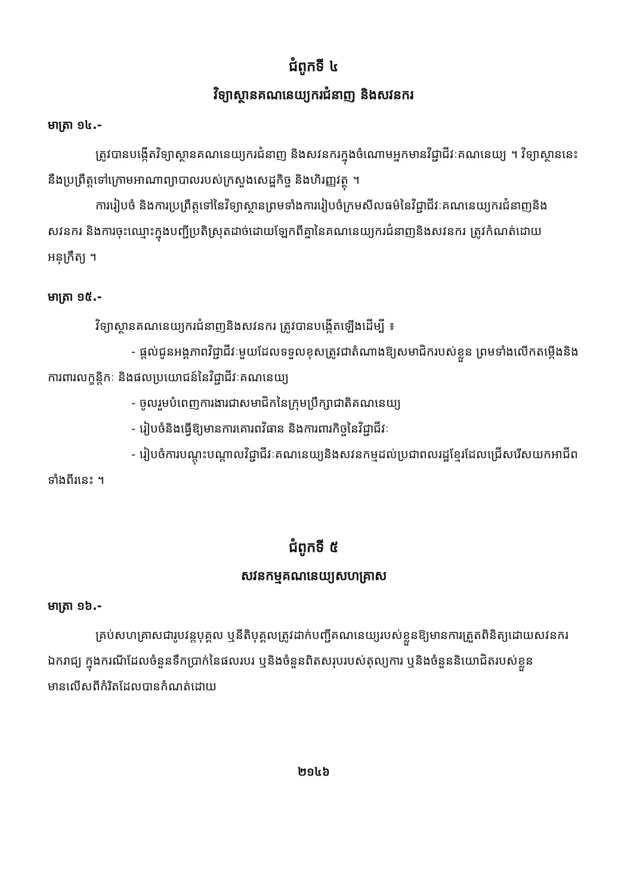ជំពូកទី ៤
វិទ្យាស្ថានគណនេយ្យករជំនាញ និងសវនករ
មាត្រា ១៤.-
ត្រូវបានបង្កើតវិទ្យាស្ថានគណនេយ្យករជំនាញ និងសវនករក្នុងចំណោមអ្នកមានវិជ្ជាជីវៈគណនេយ្យ ។ វិទ្យាស្ថាននេះនឹងប្រព្រឹត្តទៅក្រោមអាណាព្យាបាលរបស់ក្រសួងសេដ្ឋកិច្ច និងហិរញ្ញវត្ថុ ។
ការរៀបចំ និងការប្រព្រឹត្តទៅនៃវិទ្យាស្ថានព្រមទាំងការរៀបចំក្រមសីលធម៌នៃវិជ្ជាជីវៈគណនេយ្យករជំនាញនិងសវនករ និងការចុះឈ្មោះក្នុងបញ្ជីប្រតិស្រុតដាច់ដោយឡែកពីគ្នានៃគណនេយ្យករជំនាញនិងសវនករ ត្រូវកំណត់ដោយអនុក្រឹត្យ ។
មាត្រា ១៥.-
វិទ្យាស្ថានគណនេយ្យករជំនាញនិងសវនករ ត្រូវបានបង្កើតឡើងដើម្បី ៖
- ផ្តល់ជូនអង្គភាពវិជ្ជាជីវៈមួយដែលទទួលខុសត្រូវជាតំណាងឱ្យសមាជិករបស់ខ្លួន ព្រមទាំងលើកតម្កើងនិងការពារលក្ខន្តិកៈ និងផលប្រយោជន៍នៃវិជ្ជាជីវៈគណនេយ្យ
- ចូលរួមបំពេញការងារជាសមាជិកនៃក្រុមប្រឹក្សាជាតិគណនេយ្យ
- រៀបចំនិងធ្វើឱ្យមានការគោរពវិធាន និងការពារកិច្ចនៃវិជ្ជាជីវៈ
- រៀបចំការបណ្តុះបណ្តាលវិជ្ជាជីវៈគណនេយ្យនិងសវនកម្មដល់ប្រជាពលរដ្ឋខ្មែរដែលជ្រើសរើសយកអាជីពទាំងពីរនេះ ។
ជំពូកទី ៥
សវនកម្មគណនេយ្យសហគ្រាស
មាត្រា ១៦.-
គ្រប់សហគ្រាសជារូបវន្តបុគ្គល ឬនីតិបុគ្គលត្រូវដាក់បញ្ជីគណនេយ្យរបស់ខ្លួនឱ្យមានការត្រួតពិនិត្យដោយសវនករឯករាជ្យ ក្នុងករណីដែលចំនួនទឹកប្រាក់នៃផលរបរ ឬនិងចំនួនពិតសរុបរបស់តុល្យការ ឬនិងចំនួននិយោជិតរបស់ខ្លួនមានលើសពីកំរិតដែលបានកំណត់ដោយ
២១៤៦